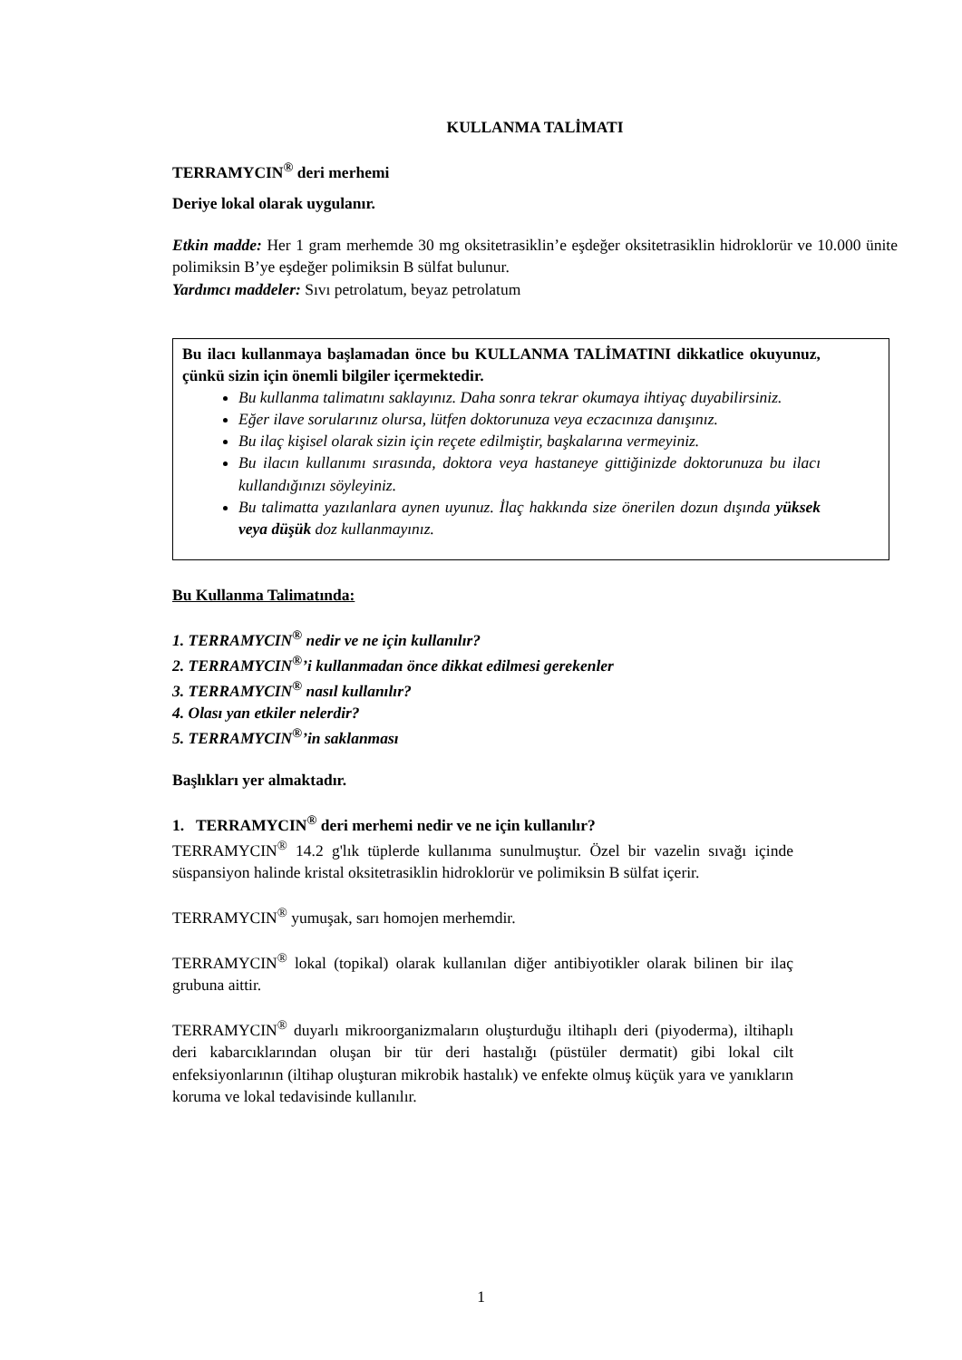KULLANMA TALİMATI
TERRAMYCIN<sup>®</sup> deri merhemi
Deriye lokal olarak uygulanır.
Etkin madde: Her 1 gram merhemde 30 mg oksitetrasiklin’e eşdeğer oksitetrasiklin hidroklorür ve 10.000 ünite polimiksin B’ye eşdeğer polimiksin B sülfat bulunur.
Yardımcı maddeler: Sıvı petrolatum, beyaz petrolatum
Bu ilacı kullanmaya başlamadan önce bu KULLANMA TALİMATINI dikkatlice okuyunuz, çünkü sizin için önemli bilgiler içermektedir.
Bu kullanma talimatını saklayınız. Daha sonra tekrar okumaya ihtiyaç duyabilirsiniz.
Eğer ilave sorularınız olursa, lütfen doktorunuza veya eczacınıza danışınız.
Bu ilaç kişisel olarak sizin için reçete edilmiştir, başkalarına vermeyiniz.
Bu ilacın kullanımı sırasında, doktora veya hastaneye gittiğinizde doktorunuza bu ilacı kullandığınızı söyleyiniz.
Bu talimatta yazılanlara aynen uyunuz. İlaç hakkında size önerilen dozun dışında yüksek veya düşük doz kullanmayınız.
Bu Kullanma Talimatında:
1. TERRAMYCIN<sup>®</sup> nedir ve ne için kullanılır?
2. TERRAMYCIN<sup>®</sup>’i kullanmadan önce dikkat edilmesi gerekenler
3. TERRAMYCIN<sup>®</sup> nasıl kullanılır?
4. Olası yan etkiler nelerdir?
5. TERRAMYCIN<sup>®</sup>’in saklanması
Başlıkları yer almaktadır.
1. TERRAMYCIN<sup>®</sup> deri merhemi nedir ve ne için kullanılır?
TERRAMYCIN<sup>®</sup> 14.2 g'lık tüplerde kullanıma sunulmuştur. Özel bir vazelin sıvağı içinde süspansiyon halinde kristal oksitetrasiklin hidroklorür ve polimiksin B sülfat içerir.
TERRAMYCIN<sup>®</sup> yumuşak, sarı homojen merhemdir.
TERRAMYCIN<sup>®</sup> lokal (topikal) olarak kullanılan diğer antibiyotikler olarak bilinen bir ilaç grubuna aittir.
TERRAMYCIN<sup>®</sup> duyarlı mikroorganizmaların oluşturduğu iltihaplı deri (piyoderma), iltihaplı deri kabarcıklarından oluşan bir tür deri hastalığı (püstüler dermatit) gibi lokal cilt enfeksiyonlarının (iltihap oluşturan mikrobik hastalık) ve enfekte olmuş küçük yara ve yanıkların koruma ve lokal tedavisinde kullanılır.
1